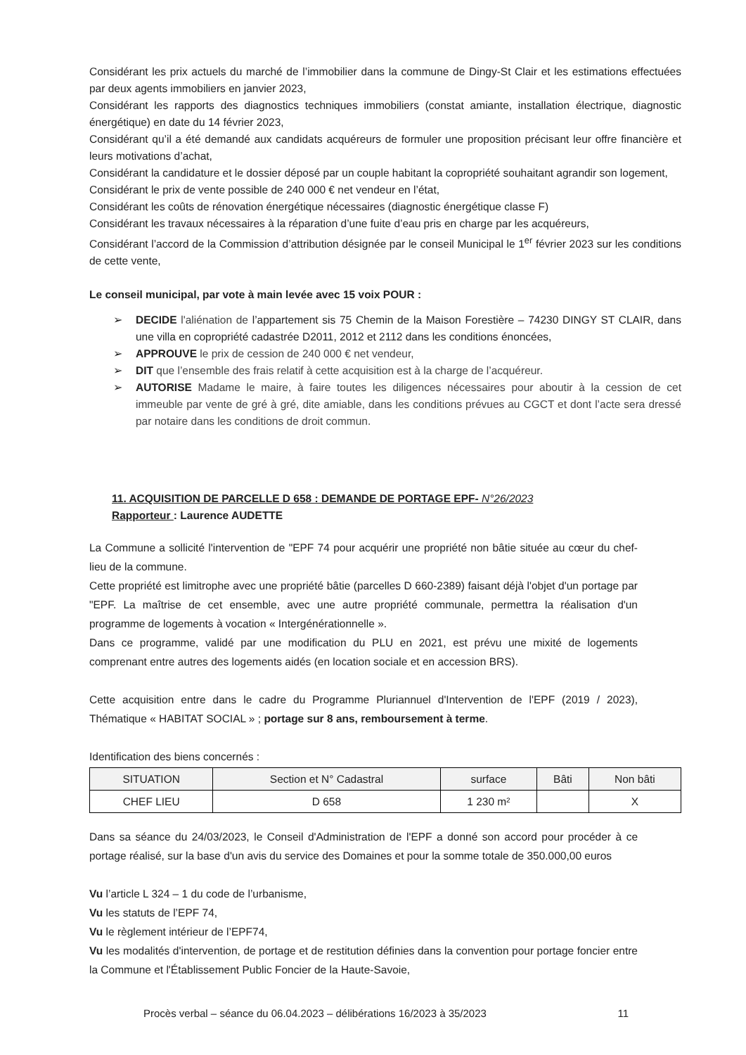Considérant les prix actuels du marché de l’immobilier dans la commune de Dingy-St Clair et les estimations effectuées par deux agents immobiliers en janvier 2023,
Considérant les rapports des diagnostics techniques immobiliers (constat amiante, installation électrique, diagnostic énergétique) en date du 14 février 2023,
Considérant qu’il a été demandé aux candidats acquéreurs de formuler une proposition précisant leur offre financière et leurs motivations d’achat,
Considérant la candidature et le dossier déposé par un couple habitant la copropriété souhaitant agrandir son logement,
Considérant le prix de vente possible de 240 000 € net vendeur en l’état,
Considérant les coûts de rénovation énergétique nécessaires (diagnostic énergétique classe F)
Considérant les travaux nécessaires à la réparation d’une fuite d’eau pris en charge par les acquéreurs,
Considérant l’accord de la Commission d’attribution désignée par le conseil Municipal le 1<sup>er</sup> février 2023 sur les conditions de cette vente,
Le conseil municipal, par vote à main levée avec 15 voix POUR :
DECIDE l'aliénation de l’appartement sis 75 Chemin de la Maison Forestière – 74230 DINGY ST CLAIR, dans une villa en copropriété cadastrée D2011, 2012 et 2112 dans les conditions énoncées,
APPROUVE le prix de cession de 240 000 € net vendeur,
DIT que l’ensemble des frais relatif à cette acquisition est à la charge de l’acquéreur.
AUTORISE Madame le maire, à faire toutes les diligences nécessaires pour aboutir à la cession de cet immeuble par vente de gré à gré, dite amiable, dans les conditions prévues au CGCT et dont l’acte sera dressé par notaire dans les conditions de droit commun.
11. ACQUISITION DE PARCELLE D 658 : DEMANDE DE PORTAGE EPF- N°26/2023
Rapporteur : Laurence AUDETTE
La Commune a sollicité l'intervention de "EPF 74 pour acquérir une propriété non bâtie située au cœur du chef-lieu de la commune.
Cette propriété est limitrophe avec une propriété bâtie (parcelles D 660-2389) faisant déjà l'objet d'un portage par "EPF. La maîtrise de cet ensemble, avec une autre propriété communale, permettra la réalisation d'un programme de logements à vocation « Intergénérationnelle ».
Dans ce programme, validé par une modification du PLU en 2021, est prévu une mixité de logements comprenant entre autres des logements aidés (en location sociale et en accession BRS).
Cette acquisition entre dans le cadre du Programme Pluriannuel d'Intervention de l'EPF (2019 / 2023), Thématique « HABITAT SOCIAL » ; portage sur 8 ans, remboursement à terme.
Identification des biens concernés :
| SITUATION | Section et N° Cadastral | surface | Bâti | Non bâti |
| --- | --- | --- | --- | --- |
| CHEF LIEU | D 658 | 1 230 m² | | X |
Dans sa séance du 24/03/2023, le Conseil d'Administration de l'EPF a donné son accord pour procéder à ce portage réalisé, sur la base d'un avis du service des Domaines et pour la somme totale de 350.000,00 euros
Vu l’article L 324 – 1 du code de l’urbanisme,
Vu les statuts de l’EPF 74,
Vu le règlement intérieur de l’EPF74,
Vu les modalités d'intervention, de portage et de restitution définies dans la convention pour portage foncier entre la Commune et l'Établissement Public Foncier de la Haute-Savoie,
Procès verbal – séance du 06.04.2023 – délibérations 16/2023 à 35/2023 11